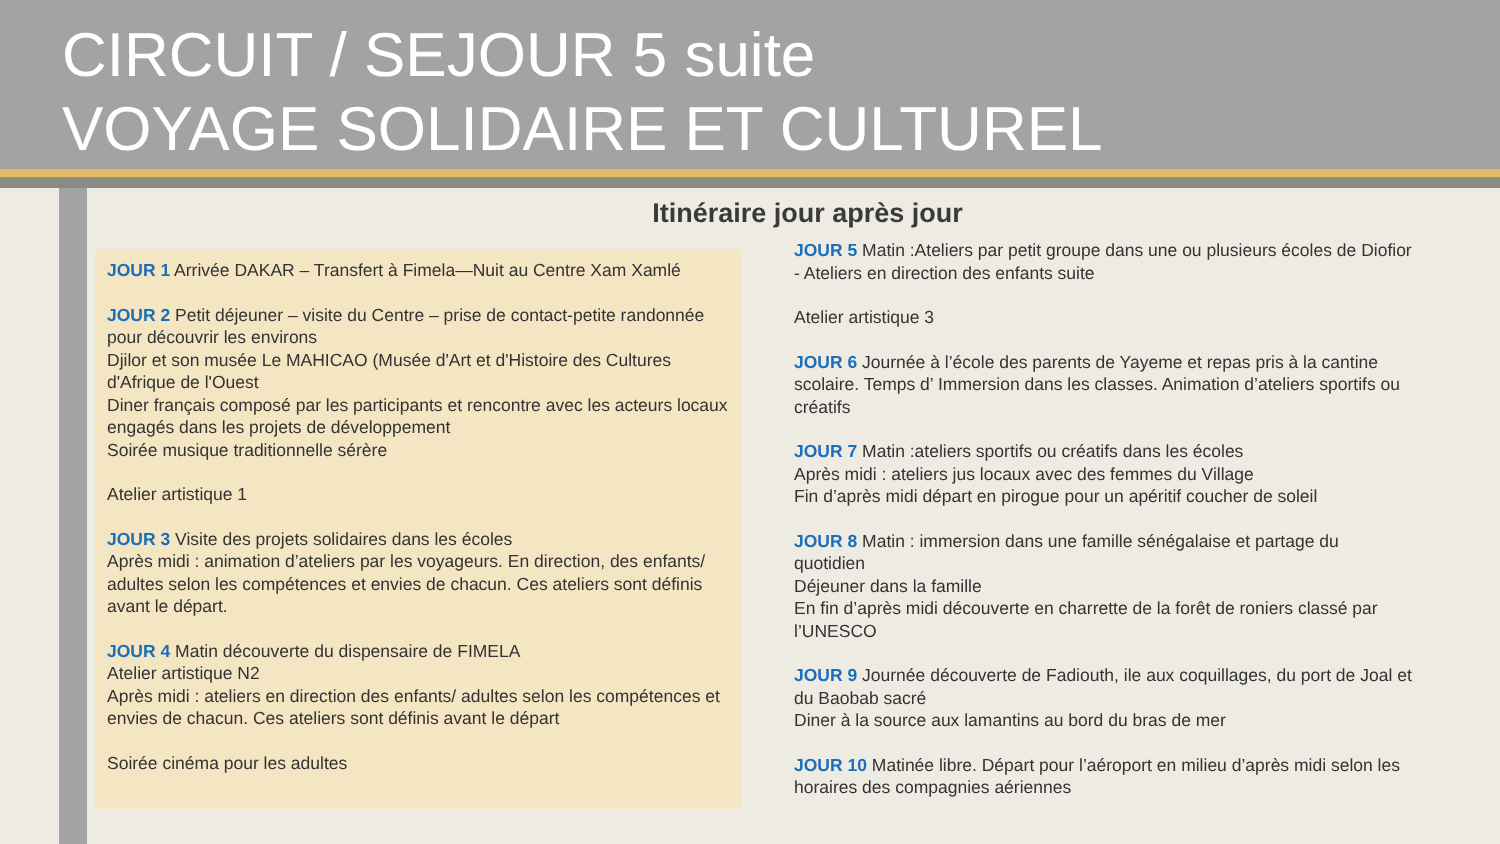CIRCUIT / SEJOUR 5 suite
VOYAGE SOLIDAIRE ET CULTUREL
Itinéraire jour après jour
JOUR 1 Arrivée DAKAR – Transfert à Fimela—Nuit au Centre Xam Xamlé
JOUR 2 Petit déjeuner – visite du Centre – prise de contact-petite randonnée pour découvrir les environs
Djilor et son musée Le MAHICAO (Musée d'Art et d'Histoire des Cultures d'Afrique de l'Ouest
Diner français composé par les participants et rencontre avec les acteurs locaux engagés dans les projets de développement
Soirée musique traditionnelle sérère
Atelier artistique 1
JOUR 3 Visite des projets solidaires dans les écoles
Après midi : animation d’ateliers par les voyageurs. En direction, des enfants/ adultes selon les compétences et envies de chacun. Ces ateliers sont définis avant le départ.
JOUR 4 Matin découverte du dispensaire de FIMELA
Atelier artistique N2
Après midi : ateliers en direction des enfants/ adultes selon les compétences et envies de chacun. Ces ateliers sont définis avant le départ
Soirée cinéma pour les adultes
JOUR 5 Matin :Ateliers par petit groupe dans une ou plusieurs écoles de Diofior - Ateliers en direction des enfants suite
Atelier artistique 3
JOUR 6 Journée à l’école des parents de Yayeme et repas pris à la cantine scolaire. Temps d’ Immersion dans les classes. Animation d’ateliers sportifs ou créatifs
JOUR 7 Matin :ateliers sportifs ou créatifs dans les écoles
Après midi : ateliers jus locaux avec des femmes du Village
Fin d’après midi départ en pirogue pour un apéritif coucher de soleil
JOUR 8 Matin : immersion dans une famille sénégalaise et partage du quotidien
Déjeuner dans la famille
En fin d’après midi découverte en charrette de la forêt de roniers classé par l’UNESCO
JOUR 9 Journée découverte de Fadiouth, ile aux coquillages, du port de Joal et du Baobab sacré
Diner à la source aux lamantins au bord du bras de mer
JOUR 10 Matinée libre. Départ pour l’aéroport en milieu d’après midi selon les horaires des compagnies aériennes